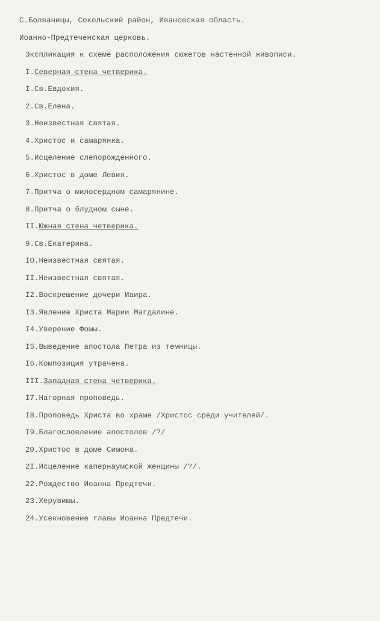С.Болваницы, Сокольский район, Ивановская область.
Иоанно-Предтеченская церковь.
Экспликация к схеме расположения сюжетов настенной живописи.
I.Северная стена четверика.
I.Св.Евдокия.
2.Св.Елена.
3.Неизвестная святая.
4.Христос и самарянка.
5.Исцеление слепорожденного.
6.Христос в доме Левия.
7.Притча о милосердном самарянине.
8.Притча о блудном сыне.
II.Южная стена четверика.
9.Св.Екатерина.
IO.Неизвестная святая.
II.Неизвестная святая.
I2.Воскрешение дочери Иаира.
I3.Явление Христа Марии Магдалине.
I4.Уверение Фомы.
I5.Выведение апостола Петра из темницы.
I6.Композиция утрачена.
III.Западная стена четверика.
I7.Нагорная проповедь.
I8.Проповедь Христа во храме /Христос среди учителей/.
I9.Благословление апостолов /?/
20.Христос в доме Симона.
2I.Исцеление капернаумской женщины /?/.
22.Рождество Иоанна Предтечи.
23.Херувимы.
24.Усекновение главы Иоанна Предтечи.